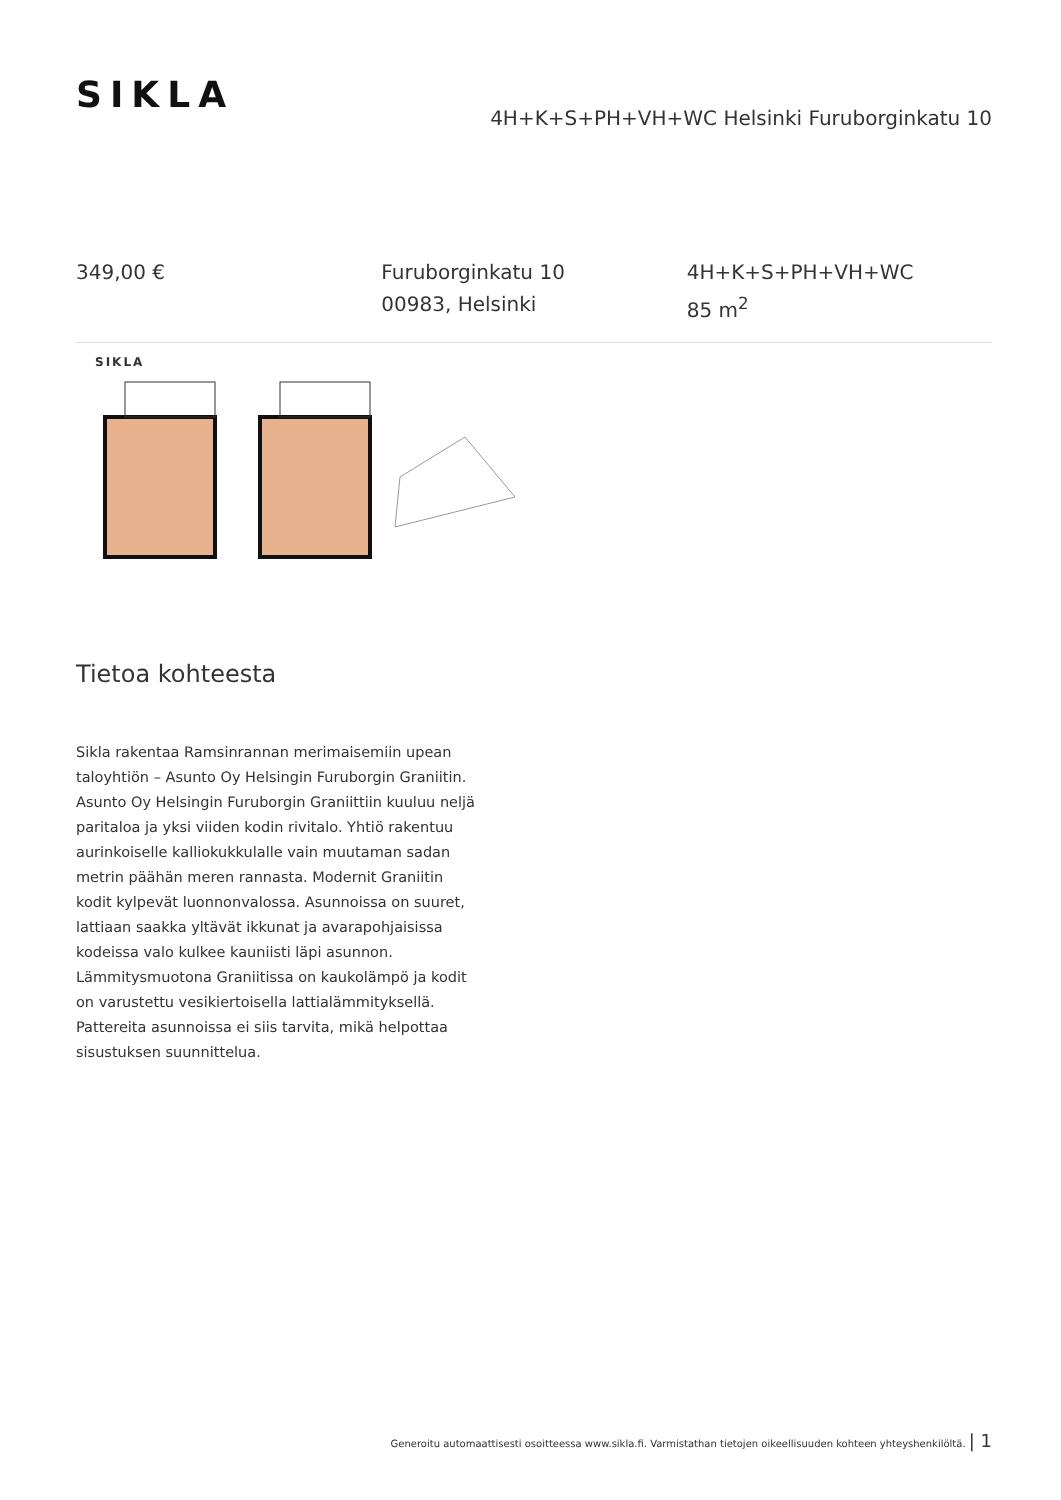SIKLA
4H+K+S+PH+VH+WC Helsinki Furuborginkatu 10
349,00 € Furuborginkatu 10
00983, Helsinki
4H+K+S+PH+VH+WC
85 m<sup>2</sup>
SIKLA
Tietoa kohteesta
Sikla rakentaa Ramsinrannan merimaisemiin upean taloyhtiön – Asunto Oy Helsingin Furuborgin Graniitin.
Asunto Oy Helsingin Furuborgin Graniittiin kuuluu neljä paritaloa ja yksi viiden kodin rivitalo. Yhtiö rakentuu aurinkoiselle kalliokukkulalle vain muutaman sadan metrin päähän meren rannasta. Modernit Graniitin kodit kylpevät luonnonvalossa. Asunnoissa on suuret, lattiaan saakka yltävät ikkunat ja avarapohjaisissa kodeissa valo kulkee kauniisti läpi asunnon.
Lämmitysmuotona Graniitissa on kaukolämpö ja kodit on varustettu vesikiertoisella lattialämmityksellä. Pattereita asunnoissa ei siis tarvita, mikä helpottaa sisustuksen suunnittelua.
Generoitu automaattisesti osoitteessa www.sikla.fi. Varmistathan tietojen oikeellisuuden kohteen yhteyshenkilöltä. | 1